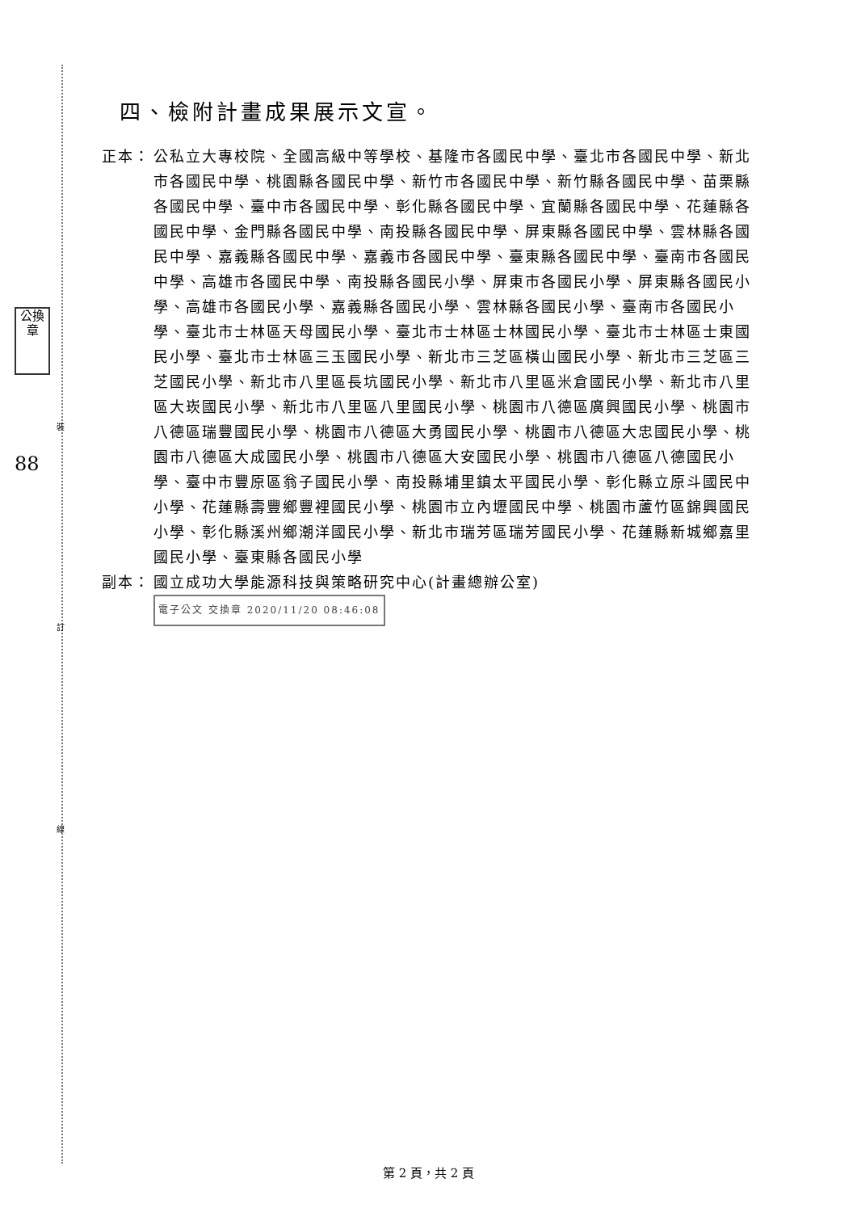裝
訂
線
公換章
88
四、檢附計畫成果展示文宣。
正本： 公私立大專校院、全國高級中等學校、基隆市各國民中學、臺北市各國民中學、新北市各國民中學、桃園縣各國民中學、新竹市各國民中學、新竹縣各國民中學、苗栗縣各國民中學、臺中市各國民中學、彰化縣各國民中學、宜蘭縣各國民中學、花蓮縣各國民中學、金門縣各國民中學、南投縣各國民中學、屏東縣各國民中學、雲林縣各國民中學、嘉義縣各國民中學、嘉義市各國民中學、臺東縣各國民中學、臺南市各國民中學、高雄市各國民中學、南投縣各國民小學、屏東市各國民小學、屏東縣各國民小學、高雄市各國民小學、嘉義縣各國民小學、雲林縣各國民小學、臺南市各國民小學、臺北市士林區天母國民小學、臺北市士林區士林國民小學、臺北市士林區士東國民小學、臺北市士林區三玉國民小學、新北市三芝區橫山國民小學、新北市三芝區三芝國民小學、新北市八里區長坑國民小學、新北市八里區米倉國民小學、新北市八里區大崁國民小學、新北市八里區八里國民小學、桃園市八德區廣興國民小學、桃園市八德區瑞豐國民小學、桃園市八德區大勇國民小學、桃園市八德區大忠國民小學、桃園市八德區大成國民小學、桃園市八德區大安國民小學、桃園市八德區八德國民小學、臺中市豐原區翁子國民小學、南投縣埔里鎮太平國民小學、彰化縣立原斗國民中小學、花蓮縣壽豐鄉豐裡國民小學、桃園市立內壢國民中學、桃園市蘆竹區錦興國民小學、彰化縣溪州鄉潮洋國民小學、新北市瑞芳區瑞芳國民小學、花蓮縣新城鄉嘉里國民小學、臺東縣各國民小學
副本： 國立成功大學能源科技與策略研究中心(計畫總辦公室) 電子公文 交換章 2020/11/20 08:46:08
第 2 頁，共 2 頁